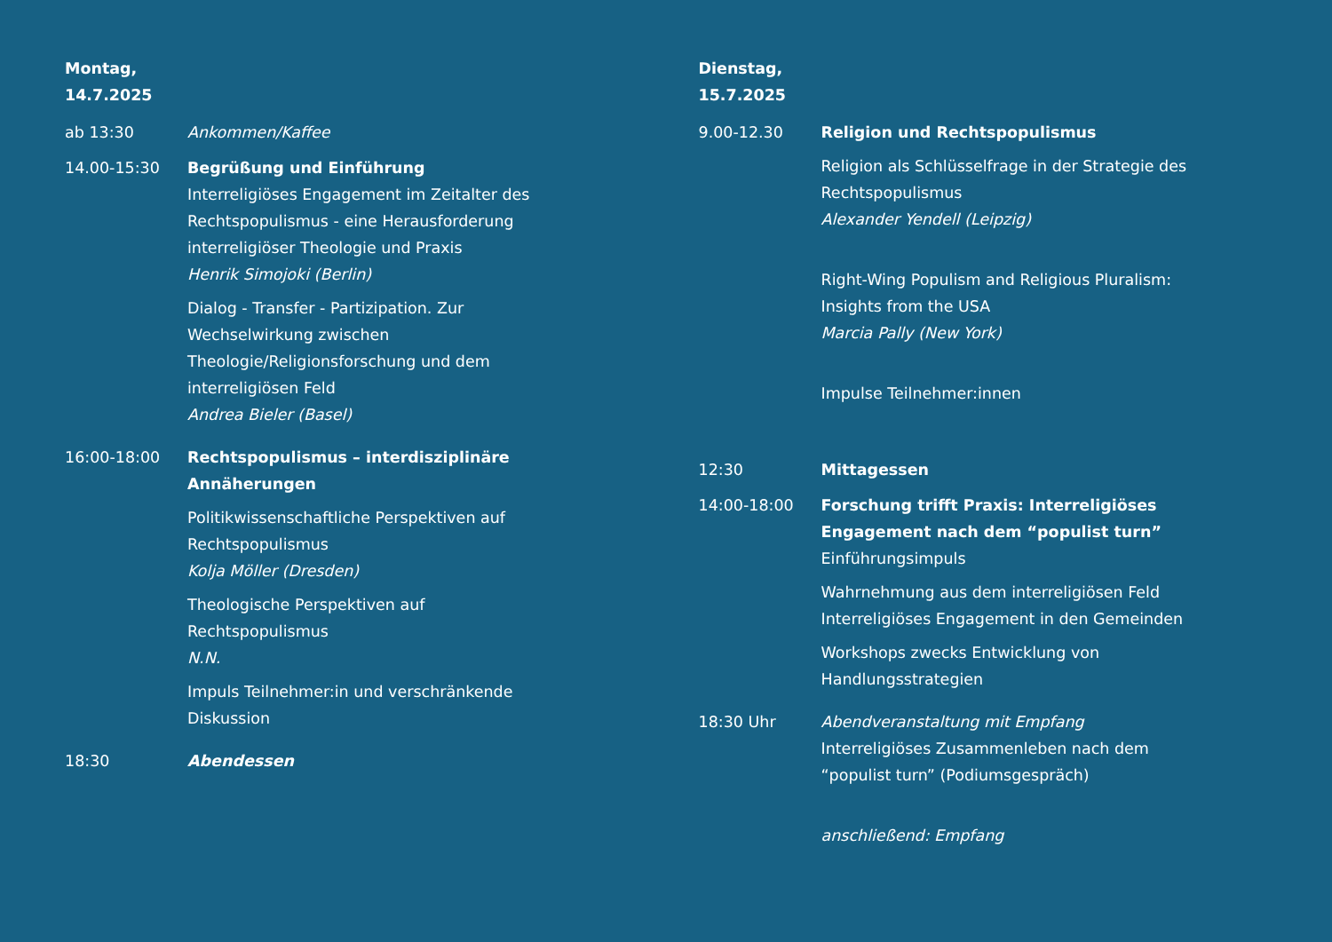Montag,
14.7.2025
ab 13:30 Ankommen/Kaffee
14.00-15:30 Begrüßung und Einführung
Interreligiöses Engagement im Zeitalter des Rechtspopulismus - eine Herausforderung interreligiöser Theologie und Praxis
Henrik Simojoki (Berlin)
Dialog - Transfer - Partizipation. Zur Wechselwirkung zwischen Theologie/Religionsforschung und dem interreligiösen Feld
Andrea Bieler (Basel)
16:00-18:00 Rechtspopulismus – interdisziplinäre Annäherungen
Politikwissenschaftliche Perspektiven auf Rechtspopulismus
Kolja Möller (Dresden)
Theologische Perspektiven auf Rechtspopulismus
N.N.
Impuls Teilnehmer:in und verschränkende Diskussion
18:30 Abendessen
Dienstag,
15.7.2025
9.00-12.30 Religion und Rechtspopulismus
Religion als Schlüsselfrage in der Strategie des Rechtspopulismus
Alexander Yendell (Leipzig)
Right-Wing Populism and Religious Pluralism: Insights from the USA
Marcia Pally (New York)
Impulse Teilnehmer:innen
12:30 Mittagessen
14:00-18:00 Forschung trifft Praxis: Interreligiöses Engagement nach dem “populist turn”
Einführungsimpuls
Wahrnehmung aus dem interreligiösen Feld
Interreligiöses Engagement in den Gemeinden
Workshops zwecks Entwicklung von
Handlungsstrategien
18:30 Uhr Abendveranstaltung mit Empfang
Interreligiöses Zusammenleben nach dem “populist turn” (Podiumsgespräch)
anschließend: Empfang